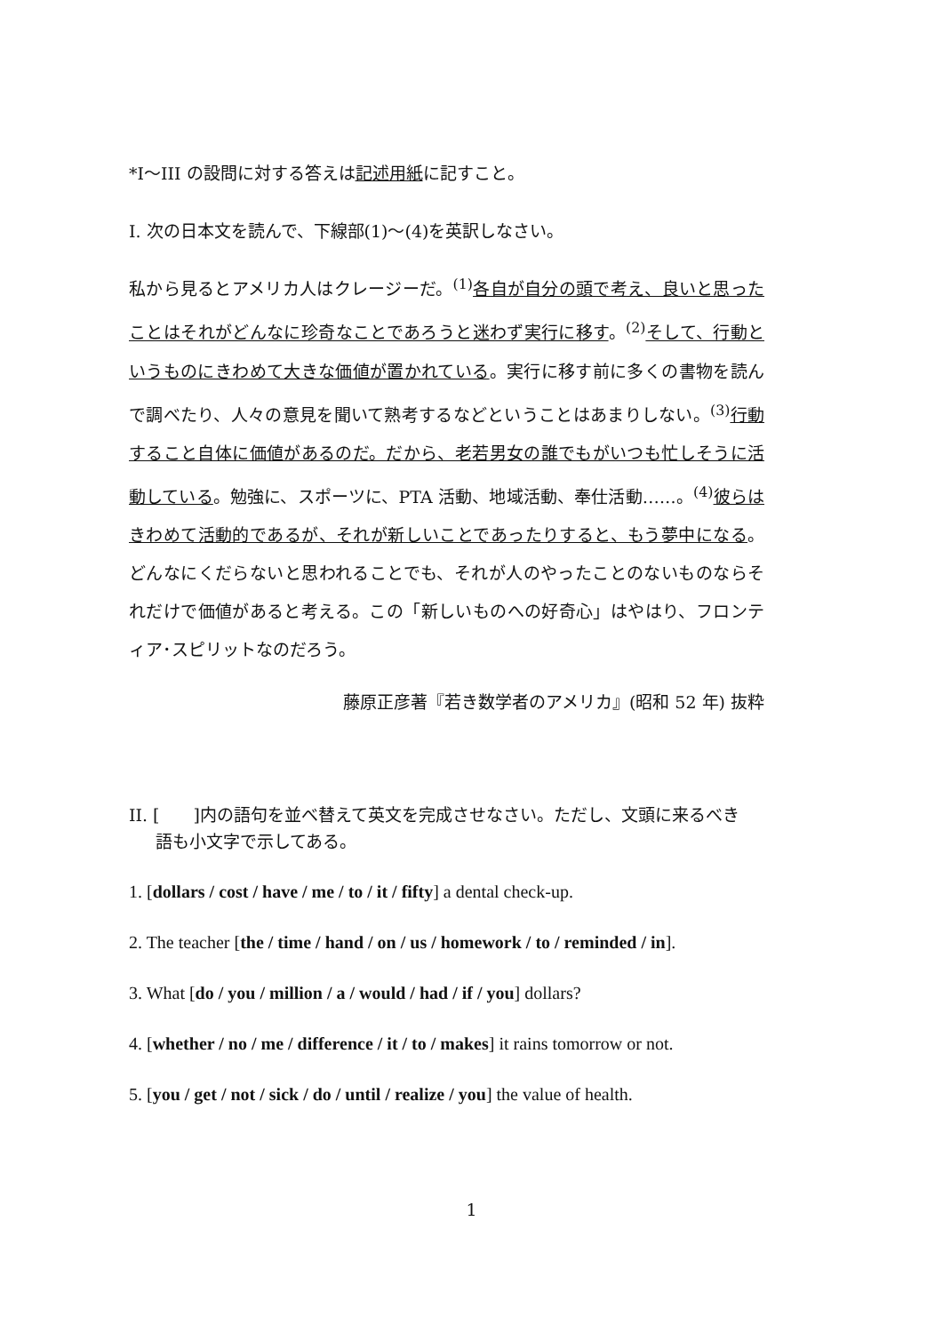*I〜III の設問に対する答えは記述用紙に記すこと。
I. 次の日本文を読んで、下線部(1)〜(4)を英訳しなさい。
私から見るとアメリカ人はクレージーだ。<sup>(1)</sup>各自が自分の頭で考え、良いと思ったことはそれがどんなに珍奇なことであろうと迷わず実行に移す。<sup>(2)</sup>そして、行動というものにきわめて大きな価値が置かれている。実行に移す前に多くの書物を読んで調べたり、人々の意見を聞いて熟考するなどということはあまりしない。<sup>(3)</sup>行動すること自体に価値があるのだ。だから、老若男女の誰でもがいつも忙しそうに活動している。勉強に、スポーツに、PTA 活動、地域活動、奉仕活動‥‥‥。<sup>(4)</sup>彼らはきわめて活動的であるが、それが新しいことであったりすると、もう夢中になる。どんなにくだらないと思われることでも、それが人のやったことのないものならそれだけで価値があると考える。この「新しいものへの好奇心」はやはり、フロンティア･スピリットなのだろう。
藤原正彦著『若き数学者のアメリカ』(昭和 52 年) 抜粋
II. [　　]内の語句を並べ替えて英文を完成させなさい。ただし、文頭に来るべき
語も小文字で示してある。
1. [dollars / cost / have / me / to / it / fifty] a dental check-up.
2. The teacher [the / time / hand / on / us / homework / to / reminded / in].
3. What [do / you / million / a / would / had / if / you] dollars?
4. [whether / no / me / difference / it / to / makes] it rains tomorrow or not.
5. [you / get / not / sick / do / until / realize / you] the value of health.
1